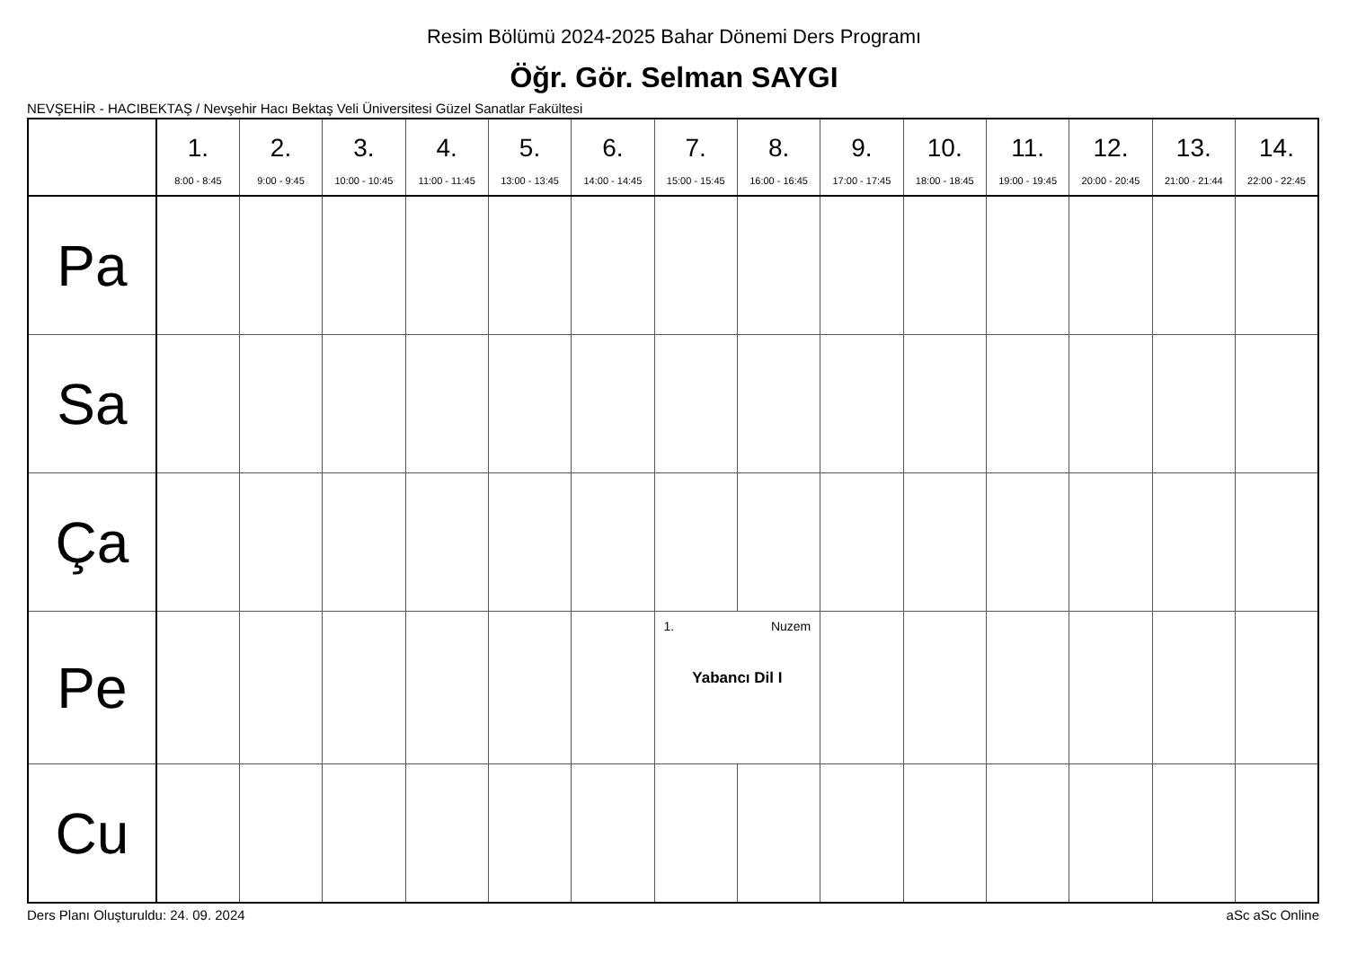Resim Bölümü 2024-2025 Bahar Dönemi Ders Programı
Öğr. Gör. Selman SAYGI
NEVŞEHİR - HACIBEKTAŞ / Nevşehir Hacı Bektaş Veli Üniversitesi Güzel Sanatlar Fakültesi
| | 1. 8:00 - 8:45 | 2. 9:00 - 9:45 | 3. 10:00 - 10:45 | 4. 11:00 - 11:45 | 5. 13:00 - 13:45 | 6. 14:00 - 14:45 | 7. 15:00 - 15:45 | 8. 16:00 - 16:45 | 9. 17:00 - 17:45 | 10. 18:00 - 18:45 | 11. 19:00 - 19:45 | 12. 20:00 - 20:45 | 13. 21:00 - 21:44 | 14. 22:00 - 22:45 |
| --- | --- | --- | --- | --- | --- | --- | --- | --- | --- | --- | --- | --- | --- | --- |
| Pa | | | | | | | | | | | | | | |
| Sa | | | | | | | | | | | | | | |
| Ça | | | | | | | | | | | | | | |
| Pe | | | | | | | 1. Nuzem Yabancı Dil I | | | | | | | |
| Cu | | | | | | | | | | | | | | |
Ders Planı Oluşturuldu: 24. 09. 2024 aSc aSc Online